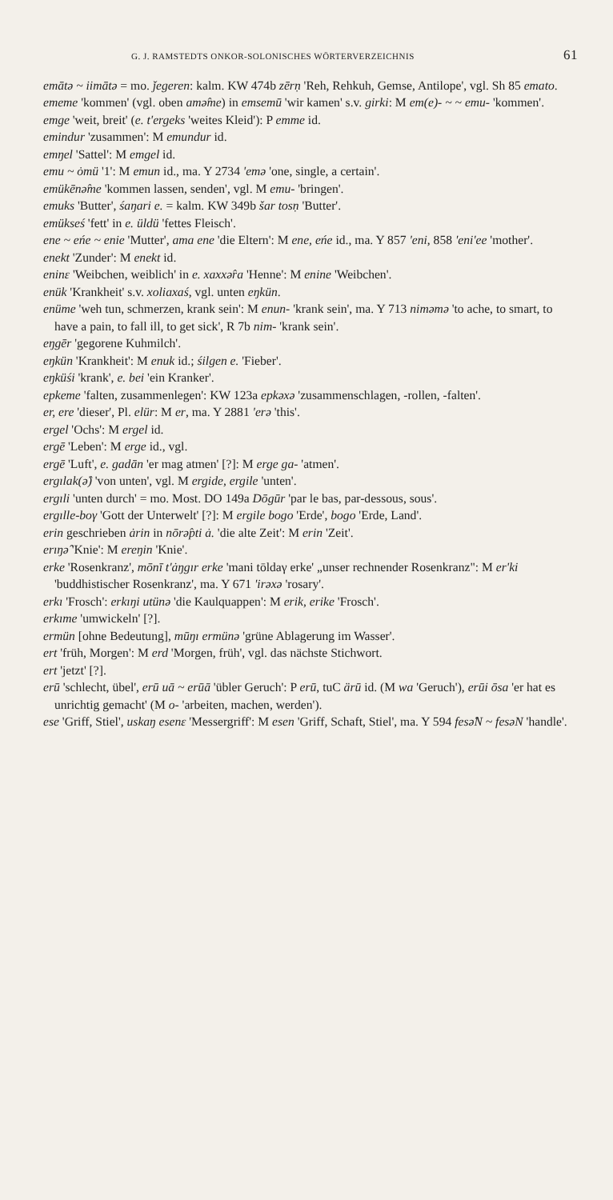G. J. RAMSTEDTS ONKOR-SOLONISCHES WÖRTERVERZEICHNIS 61
emātə ~ iimātə = mo. ǰegeren: kalm. KW 474b zērṇ 'Reh, Rehkuh, Gemse, Antilope', vgl. Sh 85 emato.
ememe 'kommen' (vgl. oben amə̂me) in emsemū 'wir kamen' s.v. girki: M em(e)- ~ ~ emu- 'kommen'.
emge 'weit, breit' (e. t'ergeks 'weites Kleid'): P emme id.
emindur 'zusammen': M emundur id.
emŋel 'Sattel': M emgel id.
emu ~ ȯmü '1': M emun id., ma. Y 2734 'emə 'one, single, a certain'.
emükēnə̂me 'kommen lassen, senden', vgl. M emu- 'bringen'.
emuks 'Butter', śaŋari e. = kalm. KW 349b šar tosṇ 'Butter'.
emükseś 'fett' in e. üldü 'fettes Fleisch'.
ene ~ eńe ~ enie 'Mutter', ama ene 'die Eltern': M ene, eńe id., ma. Y 857 'eni, 858 'eni'ee 'mother'.
enekt 'Zunder': M enekt id.
eninɛ 'Weibchen, weiblich' in e. xaxxə̂ra 'Henne': M enine 'Weibchen'.
enük 'Krankheit' s.v. xoliaxaś, vgl. unten eŋkün.
enüme 'weh tun, schmerzen, krank sein': M enun- 'krank sein', ma. Y 713 niməmə 'to ache, to smart, to have a pain, to fall ill, to get sick', R 7b nim- 'krank sein'.
eŋgēr 'gegorene Kuhmilch'.
eŋkün 'Krankheit': M enuk id.; śilgen e. 'Fieber'.
eŋküśi 'krank', e. bei 'ein Kranker'.
epkeme 'falten, zusammenlegen': KW 123a epkəxə 'zusammenschlagen, -rollen, -falten'.
er, ere 'dieser', Pl. elür: M er, ma. Y 2881 'erə 'this'.
ergel 'Ochs': M ergel id.
ergē 'Leben': M erge id., vgl.
ergē 'Luft', e. gadān 'er mag atmen' [?]: M erge ga- 'atmen'.
ergılak(ə̂) 'von unten', vgl. M ergide, ergile 'unten'.
ergıli 'unten durch' = mo. Most. DO 149a Dōgūr 'par le bas, par-dessous, sous'.
ergılle-boγ 'Gott der Unterwelt' [?]: M ergile bogo 'Erde', bogo 'Erde, Land'.
erin geschrieben ȧrin in nōrə̂pti ȧ. 'die alte Zeit': M erin 'Zeit'.
erıŋə̂ 'Knie': M ereŋin 'Knie'.
erke 'Rosenkranz', mōnī t'ȧŋgır erke 'mani tōldaγ erke' „unser rechnender Rosenkranz": M er'ki 'buddhistischer Rosenkranz', ma. Y 671 'irəxə 'rosary'.
erkı 'Frosch': erkıŋi utünə 'die Kaulquappen': M erik, erike 'Frosch'.
erkıme 'umwickeln' [?].
ermün [ohne Bedeutung], mūŋı ermünə 'grüne Ablagerung im Wasser'.
ert 'früh, Morgen': M erd 'Morgen, früh', vgl. das nächste Stichwort.
ert 'jetzt' [?].
erū 'schlecht, übel', erū uā ~ erūā 'übler Geruch': P erū, tuC ärū id. (M wa 'Geruch'), erūi ōsa 'er hat es unrichtig gemacht' (M o- 'arbeiten, machen, werden').
ese 'Griff, Stiel', uskaŋ esenɛ 'Messergriff': M esen 'Griff, Schaft, Stiel', ma. Y 594 fesə̂N ~ fesəN 'handle'.